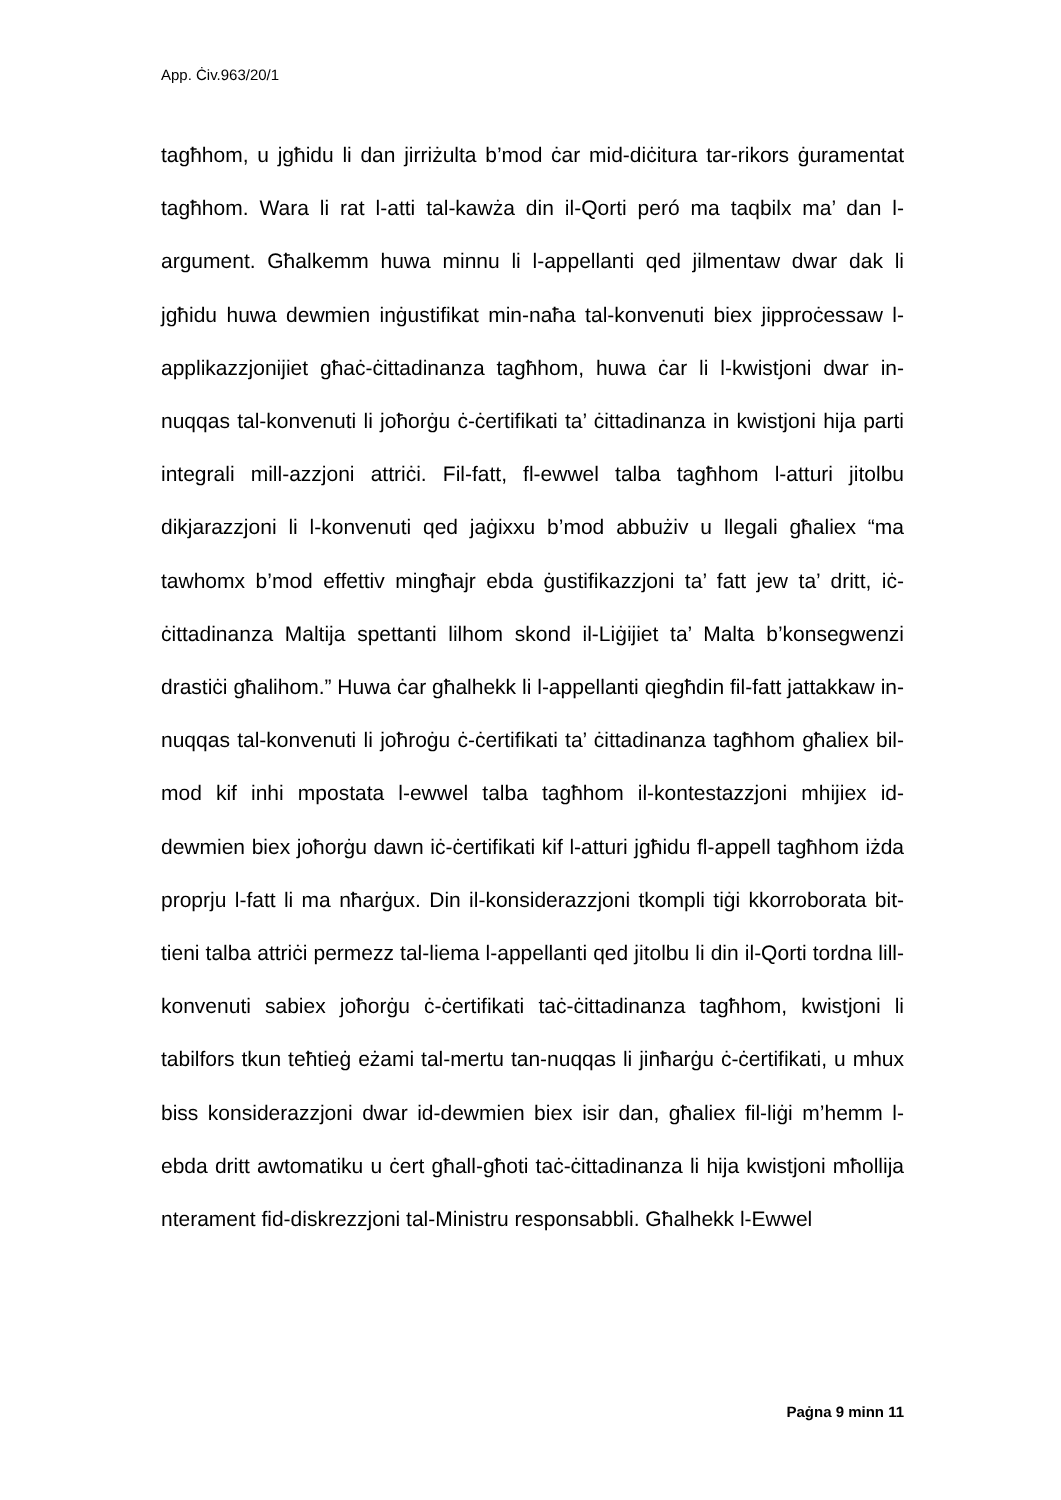App. Ċiv.963/20/1
tagħhom, u jgħidu li dan jirriżulta b’mod ċar mid-diċitura tar-rikors ġuramentat tagħhom. Wara li rat l-atti tal-kawża din il-Qorti peró ma taqbilx ma’ dan l-argument. Għalkemm huwa minnu li l-appellanti qed jilmentaw dwar dak li jgħidu huwa dewmien inġustifikat min-naħa tal-konvenuti biex jipproċessaw l-applikazzjonijiet għaċ-ċittadinanza tagħhom, huwa ċar li l-kwistjoni dwar in-nuqqas tal-konvenuti li joħorġu ċ-ċertifikati ta’ ċittadinanza in kwistjoni hija parti integrali mill-azzjoni attriċi. Fil-fatt, fl-ewwel talba tagħhom l-atturi jitolbu dikjarazzjoni li l-konvenuti qed jaġixxu b’mod abbużiv u llegali għaliex “ma tawhomx b’mod effettiv mingħajr ebda ġustifikazzjoni ta’ fatt jew ta’ dritt, iċ-ċittadinanza Maltija spettanti lilhom skond il-Liġijiet ta’ Malta b’konsegwenzi drastiċi għalihom.” Huwa ċar għalhekk li l-appellanti qiegħdin fil-fatt jattakkaw in-nuqqas tal-konvenuti li joħroġu ċ-ċertifikati ta’ ċittadinanza tagħhom għaliex bil-mod kif inhi mpostata l-ewwel talba tagħhom il-kontestazzjoni mhijiex id-dewmien biex joħorġu dawn iċ-ċertifikati kif l-atturi jgħidu fl-appell tagħhom iżda proprju l-fatt li ma nħarġux. Din il-konsiderazzjoni tkompli tiġi kkorroborata bit-tieni talba attriċi permezz tal-liema l-appellanti qed jitolbu li din il-Qorti tordna lill-konvenuti sabiex joħorġu ċ-ċertifikati taċ-ċittadinanza tagħhom, kwistjoni li tabilfors tkun teħtieġ eżami tal-mertu tan-nuqqas li jinħarġu ċ-ċertifikati, u mhux biss konsiderazzjoni dwar id-dewmien biex isir dan, għaliex fil-liġi m’hemm l-ebda dritt awtomatiku u ċert għall-għoti taċ-ċittadinanza li hija kwistjoni mħollija nterament fid-diskrezzjoni tal-Ministru responsabbli. Għalhekk l-Ewwel
Paġna 9 minn 11